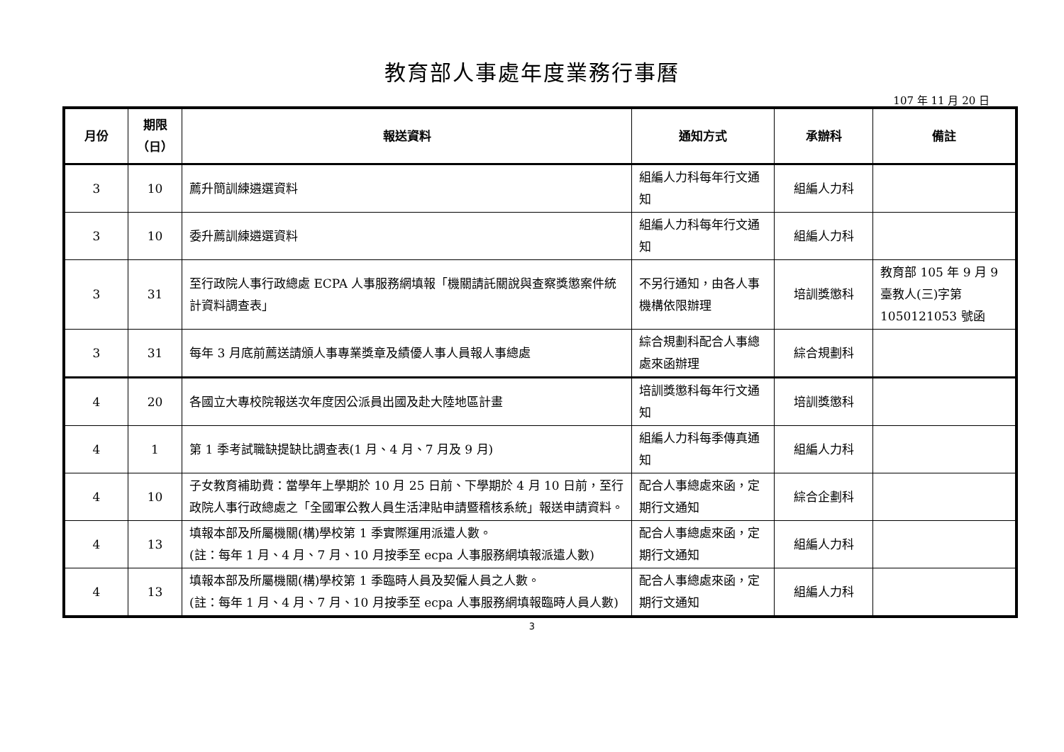教育部人事處年度業務行事曆
107 年 11 月 20 日
| 月份 | 期限 （日） | 報送資料 | 通知方式 | 承辦科 | 備註 |
| --- | --- | --- | --- | --- | --- |
| 3 | 10 | 薦升簡訓練遴選資料 | 組編人力科每年行文通知 | 組編人力科 | |
| 3 | 10 | 委升薦訓練遴選資料 | 組編人力科每年行文通知 | 組編人力科 | |
| 3 | 31 | 至行政院人事行政總處 ECPA 人事服務網填報「機關請託關說與查察獎懲案件統計資料調查表」 | 不另行通知，由各人事機構依限辦理 | 培訓獎懲科 | 教育部 105 年 9 月 9 臺教人(三)字第 1050121053 號函 |
| 3 | 31 | 每年 3 月底前薦送請頒人事專業獎章及績優人事人員報人事總處 | 綜合規劃科配合人事總處來函辦理 | 綜合規劃科 | |
| 4 | 20 | 各國立大專校院報送次年度因公派員出國及赴大陸地區計畫 | 培訓獎懲科每年行文通知 | 培訓獎懲科 | |
| 4 | 1 | 第 1 季考試職缺提缺比調查表(1 月、4 月、7 月及 9 月) | 組編人力科每季傳真通知 | 組編人力科 | |
| 4 | 10 | 子女教育補助費：當學年上學期於 10 月 25 日前、下學期於 4 月 10 日前，至行政院人事行政總處之「全國軍公教人員生活津貼申請暨稽核系統」報送申請資料。 | 配合人事總處來函，定期行文通知 | 綜合企劃科 | |
| 4 | 13 | 填報本部及所屬機關(構)學校第 1 季實際運用派遣人數。 (註：每年 1 月、4 月、7 月、10 月按季至 ecpa 人事服務網填報派遣人數) | 配合人事總處來函，定期行文通知 | 組編人力科 | |
| 4 | 13 | 填報本部及所屬機關(構)學校第 1 季臨時人員及契僱人員之人數。 (註：每年 1 月、4 月、7 月、10 月按季至 ecpa 人事服務網填報臨時人員人數) | 配合人事總處來函，定期行文通知 | 組編人力科 | |
3